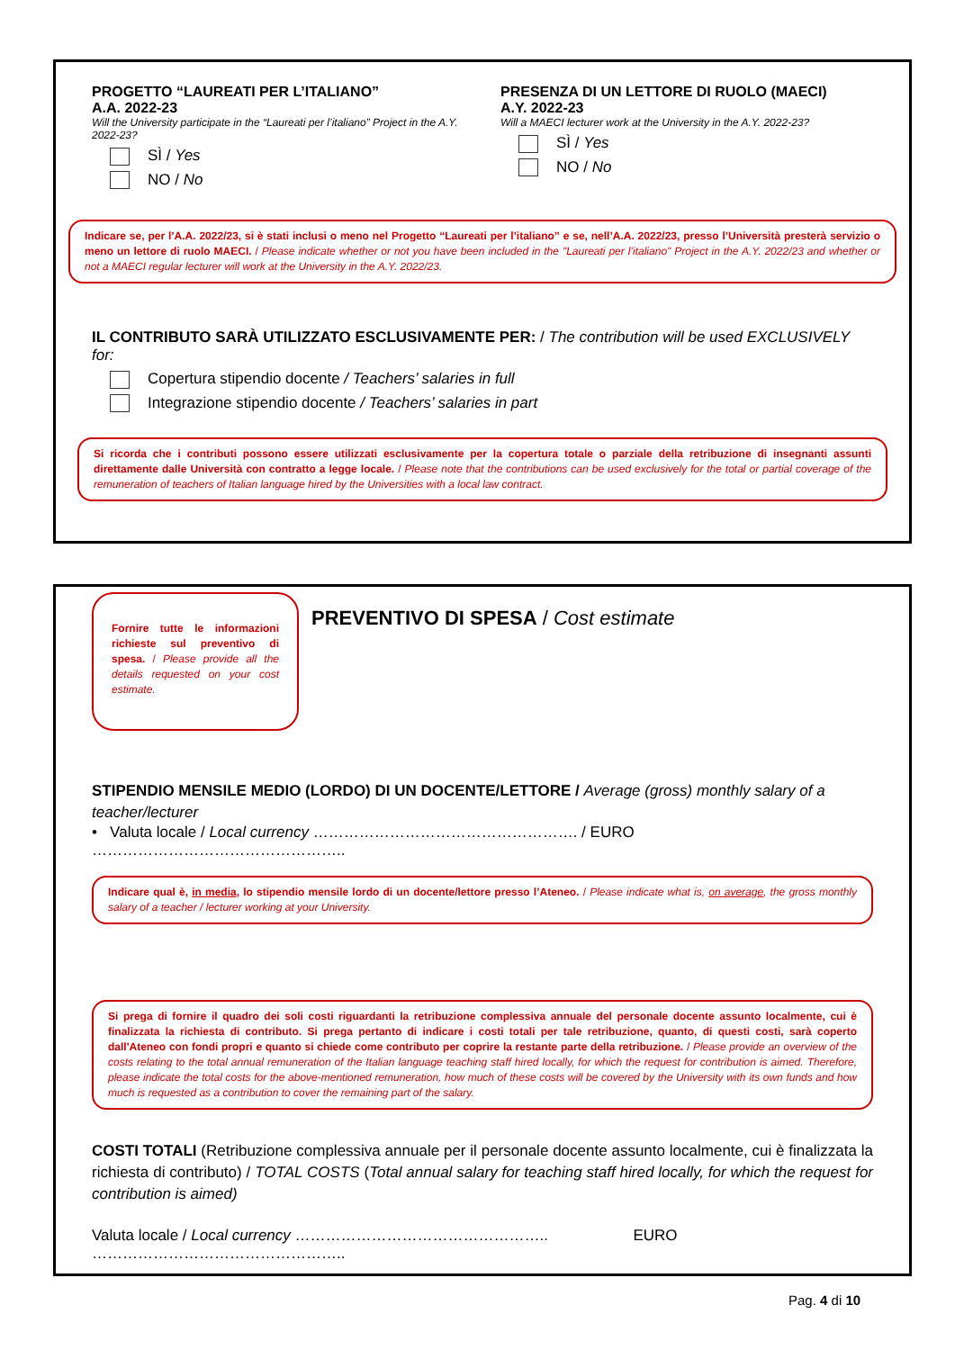PROGETTO “LAUREATI PER L’ITALIANO”
A.A. 2022-23
Will the University participate in the “Laureati per l’italiano” Project in the A.Y. 2022-23?
SÌ / Yes
NO / No
PRESENZA DI UN LETTORE DI RUOLO (MAECI)
A.Y. 2022-23
Will a MAECI lecturer work at the University in the A.Y. 2022-23?
SÌ / Yes
NO / No
Indicare se, per l’A.A. 2022/23, si è stati inclusi o meno nel Progetto “Laureati per l’italiano” e se, nell’A.A. 2022/23, presso l’Università presterà servizio o meno un lettore di ruolo MAECI. / Please indicate whether or not you have been included in the "Laureati per l’italiano" Project in the A.Y. 2022/23 and whether or not a MAECI regular lecturer will work at the University in the A.Y. 2022/23.
IL CONTRIBUTO SARÀ UTILIZZATO ESCLUSIVAMENTE PER: / The contribution will be used EXCLUSIVELY for:
Copertura stipendio docente / Teachers’ salaries in full
Integrazione stipendio docente / Teachers’ salaries in part
Si ricorda che i contributi possono essere utilizzati esclusivamente per la copertura totale o parziale della retribuzione di insegnanti assunti direttamente dalle Università con contratto a legge locale. / Please note that the contributions can be used exclusively for the total or partial coverage of the remuneration of teachers of Italian language hired by the Universities with a local law contract.
Fornire tutte le informazioni richieste sul preventivo di spesa. / Please provide all the details requested on your cost estimate.
PREVENTIVO DI SPESA / Cost estimate
STIPENDIO MENSILE MEDIO (LORDO) DI UN DOCENTE/LETTORE / Average (gross) monthly salary of a teacher/lecturer
• Valuta locale / Local currency ……………………………………………. / EURO …………………………………………..
Indicare qual è, in media, lo stipendio mensile lordo di un docente/lettore presso l’Ateneo. / Please indicate what is, on average, the gross monthly salary of a teacher / lecturer working at your University.
Si prega di fornire il quadro dei soli costi riguardanti la retribuzione complessiva annuale del personale docente assunto localmente, cui è finalizzata la richiesta di contributo. Si prega pertanto di indicare i costi totali per tale retribuzione, quanto, di questi costi, sarà coperto dall'Ateneo con fondi propri e quanto si chiede come contributo per coprire la restante parte della retribuzione. / Please provide an overview of the costs relating to the total annual remuneration of the Italian language teaching staff hired locally, for which the request for contribution is aimed. Therefore, please indicate the total costs for the above-mentioned remuneration, how much of these costs will be covered by the University with its own funds and how much is requested as a contribution to cover the remaining part of the salary.
COSTI TOTALI (Retribuzione complessiva annuale per il personale docente assunto localmente, cui è finalizzata la richiesta di contributo) / TOTAL COSTS (Total annual salary for teaching staff hired locally, for which the request for contribution is aimed)
Valuta locale / Local currency ………………………………………….. EURO …………………………………………..
Pag. 4 di 10